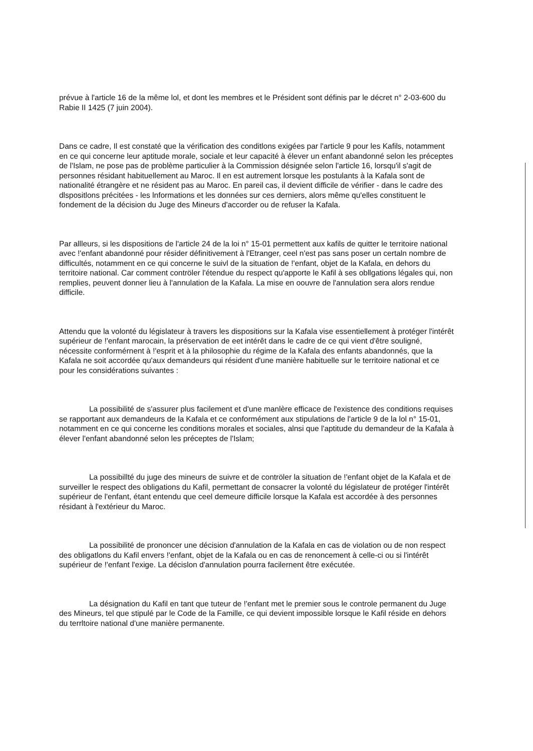prévue à l'article 16 de la même lol, et dont les membres et le Président sont définis par le décret n° 2-03-600 du Rabie II 1425 (7 juin 2004).
Dans ce cadre, Il est constaté que la vérification des conditlons exigées par l'article 9 pour les Kafils, notamment en ce qui concerne leur aptitude morale, sociale et leur capacité à élever un enfant abandonné selon les préceptes de l'Islam, ne pose pas de problème particulier à la Commission désignée selon l'article 16, lorsqu'il s'agit de personnes résidant habituellement au Maroc. Il en est autrement lorsque les postulants à la Kafala sont de nationalité étrangère et ne résident pas au Maroc. En pareil cas, il devient difficile de vérifier - dans le cadre des dlspositlons précitées - les lnformations et les données sur ces derniers, alors même qu'elles constituent le fondement de la décision du Juge des Mineurs d'accorder ou de refuser la Kafala.
Par allleurs, si les dispositions de l'article 24 de la loi n° 15-01 permettent aux kafils de quitter le territoire national avec !'enfant abandonné pour résider définitivement à l'Etranger, ceel n'est pas sans poser un certaln nombre de difficultés, notamment en ce qui concerne le suivl de la situation de !'enfant, objet de la Kafala, en dehors du territoire national. Car comment contröler l'étendue du respect qu'apporte le Kafil à ses obllgations légales qui, non remplies, peuvent donner lieu à l'annulation de la Kafala. La mise en oouvre de l'annulation sera alors rendue difficile.
Attendu que la volonté du législateur à travers les dispositions sur la Kafala vise essentiellement à protéger l'intérêt supérieur de !'enfant marocain, la préservation de eet intérêt dans le cadre de ce qui vient d'être souligné, nécessite conformérnent à !'esprit et à la philosophie du régime de la Kafala des enfants abandonnés, que la Kafala ne soit accordée qu'aux demandeurs qui résident d'une manière habituelle sur le territoire national et ce pour les considérations suivantes :
La possibilité de s'assurer plus facilement et d'une manlère efficace de l'existence des conditions requises se rapportant aux demandeurs de la Kafala et ce conformément aux stipulations de l'article 9 de la lol n° 15-01, notamment en ce qui concerne les conditions morales et sociales, alnsi que l'aptitude du demandeur de la Kafala à élever l'enfant abandonné selon les préceptes de l'Islam;
La possibillté du juge des mineurs de suivre et de contröler la situation de !'enfant objet de la Kafala et de surveiller le respect des obligations du Kafil, permettant de consacrer la volonté du législateur de protéger l'intérêt supérieur de l'enfant, étant entendu que ceel demeure difficile lorsque la Kafala est accordée à des personnes résidant à l'extérieur du Maroc.
La possibilité de prononcer une décision d'annulation de la Kafala en cas de violation ou de non respect des obligatlons du Kafil envers !'enfant, objet de la Kafala ou en cas de renoncement à celle-ci ou si l'intérêt supérieur de !'enfant l'exige. La décislon d'annulation pourra facilernent être exécutée.
La désignation du Kafil en tant que tuteur de !'enfant met le premier sous le controle permanent du Juge des Mineurs, tel que stipulé par le Code de la Famille, ce qui devient impossible lorsque le Kafil réside en dehors du terrltoire national d'une manière permanente.